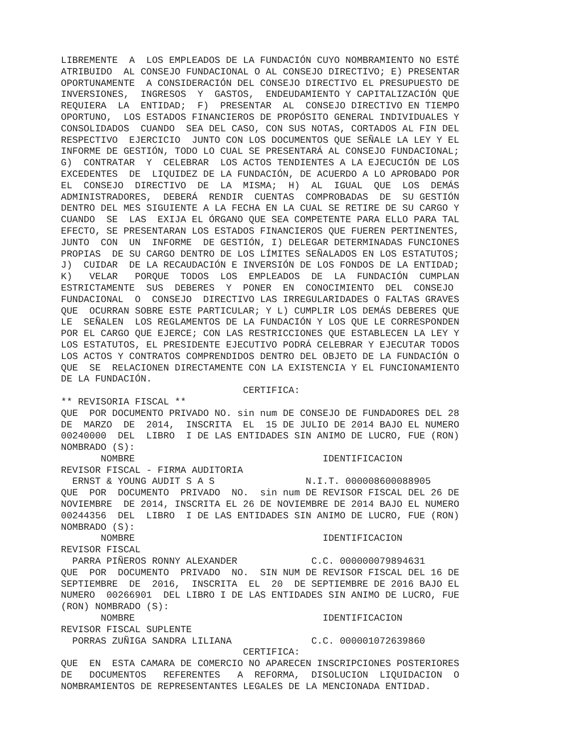LIBREMENTE A LOS EMPLEADOS DE LA FUNDACIÓN CUYO NOMBRAMIENTO NO ESTÉ ATRIBUIDO AL CONSEJO FUNDACIONAL O AL CONSEJO DIRECTIVO; E) PRESENTAR OPORTUNAMENTE A CONSIDERACIÓN DEL CONSEJO DIRECTIVO EL PRESUPUESTO DE INVERSIONES, INGRESOS Y GASTOS, ENDEUDAMIENTO Y CAPITALIZACIÓN QUE REQUIERA LA ENTIDAD; F) PRESENTAR AL CONSEJO DIRECTIVO EN TIEMPO OPORTUNO, LOS ESTADOS FINANCIEROS DE PROPÓSITO GENERAL INDIVIDUALES Y CONSOLIDADOS CUANDO SEA DEL CASO, CON SUS NOTAS, CORTADOS AL FIN DEL RESPECTIVO EJERCICIO JUNTO CON LOS DOCUMENTOS QUE SEÑALE LA LEY Y EL INFORME DE GESTIÓN, TODO LO CUAL SE PRESENTARÁ AL CONSEJO FUNDACIONAL; G) CONTRATAR Y CELEBRAR LOS ACTOS TENDIENTES A LA EJECUCIÓN DE LOS EXCEDENTES DE LIQUIDEZ DE LA FUNDACIÓN, DE ACUERDO A LO APROBADO POR EL CONSEJO DIRECTIVO DE LA MISMA; H) AL IGUAL QUE LOS DEMÁS ADMINISTRADORES, DEBERÁ RENDIR CUENTAS COMPROBADAS DE SU GESTIÓN DENTRO DEL MES SIGUIENTE A LA FECHA EN LA CUAL SE RETIRE DE SU CARGO Y CUANDO SE LAS EXIJA EL ÓRGANO QUE SEA COMPETENTE PARA ELLO PARA TAL EFECTO, SE PRESENTARAN LOS ESTADOS FINANCIEROS QUE FUEREN PERTINENTES, JUNTO CON UN INFORME DE GESTIÓN, I) DELEGAR DETERMINADAS FUNCIONES PROPIAS DE SU CARGO DENTRO DE LOS LÍMITES SEÑALADOS EN LOS ESTATUTOS; J) CUIDAR DE LA RECAUDACIÓN E INVERSIÓN DE LOS FONDOS DE LA ENTIDAD; K) VELAR PORQUE TODOS LOS EMPLEADOS DE LA FUNDACIÓN CUMPLAN ESTRICTAMENTE SUS DEBERES Y PONER EN CONOCIMIENTO DEL CONSEJO FUNDACIONAL O CONSEJO DIRECTIVO LAS IRREGULARIDADES O FALTAS GRAVES QUE OCURRAN SOBRE ESTE PARTICULAR; Y L) CUMPLIR LOS DEMÁS DEBERES QUE LE SEÑALEN LOS REGLAMENTOS DE LA FUNDACIÓN Y LOS QUE LE CORRESPONDEN POR EL CARGO QUE EJERCE; CON LAS RESTRICCIONES QUE ESTABLECEN LA LEY Y LOS ESTATUTOS, EL PRESIDENTE EJECUTIVO PODRÁ CELEBRAR Y EJECUTAR TODOS LOS ACTOS Y CONTRATOS COMPRENDIDOS DENTRO DEL OBJETO DE LA FUNDACIÓN O QUE SE RELACIONEN DIRECTAMENTE CON LA EXISTENCIA Y EL FUNCIONAMIENTO DE LA FUNDACIÓN. CERTIFICA: ** REVISORIA FISCAL ** QUE POR DOCUMENTO PRIVADO NO. sin num DE CONSEJO DE FUNDADORES DEL 28 DE MARZO DE 2014, INSCRITA EL 15 DE JULIO DE 2014 BAJO EL NUMERO 00240000 DEL LIBRO I DE LAS ENTIDADES SIN ANIMO DE LUCRO, FUE (RON) NOMBRADO (S): NOMBRE IDENTIFICACION REVISOR FISCAL - FIRMA AUDITORIA ERNST & YOUNG AUDIT S A S N.I.T. 000008600088905 QUE POR DOCUMENTO PRIVADO NO. sin num DE REVISOR FISCAL DEL 26 DE NOVIEMBRE DE 2014, INSCRITA EL 26 DE NOVIEMBRE DE 2014 BAJO EL NUMERO 00244356 DEL LIBRO I DE LAS ENTIDADES SIN ANIMO DE LUCRO, FUE (RON) NOMBRADO (S): NOMBRE IDENTIFICACION REVISOR FISCAL PARRA PIÑEROS RONNY ALEXANDER C.C. 000000079894631 QUE POR DOCUMENTO PRIVADO NO. SIN NUM DE REVISOR FISCAL DEL 16 DE SEPTIEMBRE DE 2016, INSCRITA EL 20 DE SEPTIEMBRE DE 2016 BAJO EL NUMERO 00266901 DEL LIBRO I DE LAS ENTIDADES SIN ANIMO DE LUCRO, FUE (RON) NOMBRADO (S): NOMBRE IDENTIFICACION REVISOR FISCAL SUPLENTE PORRAS ZUÑIGA SANDRA LILIANA C.C. 000001072639860 CERTIFICA: QUE EN ESTA CAMARA DE COMERCIO NO APARECEN INSCRIPCIONES POSTERIORES DE DOCUMENTOS REFERENTES A REFORMA, DISOLUCION LIQUIDACION O NOMBRAMIENTOS DE REPRESENTANTES LEGALES DE LA MENCIONADA ENTIDAD.